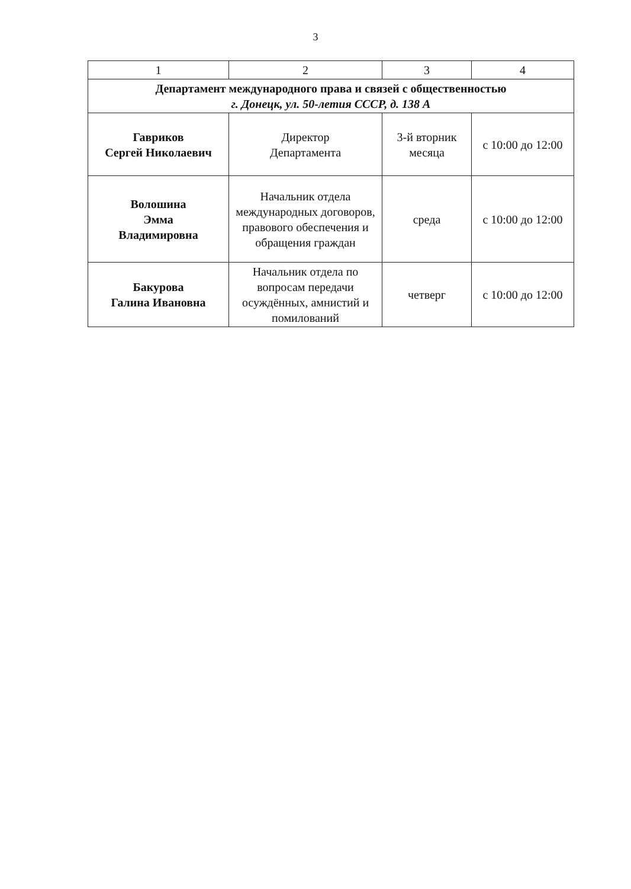3
| 1 | 2 | 3 | 4 |
| --- | --- | --- | --- |
| Департамент международного права и связей с общественностью г. Донецк, ул. 50-летия СССР, д. 138 А | | | |
| Гавриков Сергей Николаевич | Директор Департамента | 3-й вторник месяца | с 10:00 до 12:00 |
| Волошина Эмма Владимировна | Начальник отдела международных договоров, правового обеспечения и обращения граждан | среда | с 10:00 до 12:00 |
| Бакурова Галина Ивановна | Начальник отдела по вопросам передачи осуждённых, амнистий и помилований | четверг | с 10:00 до 12:00 |